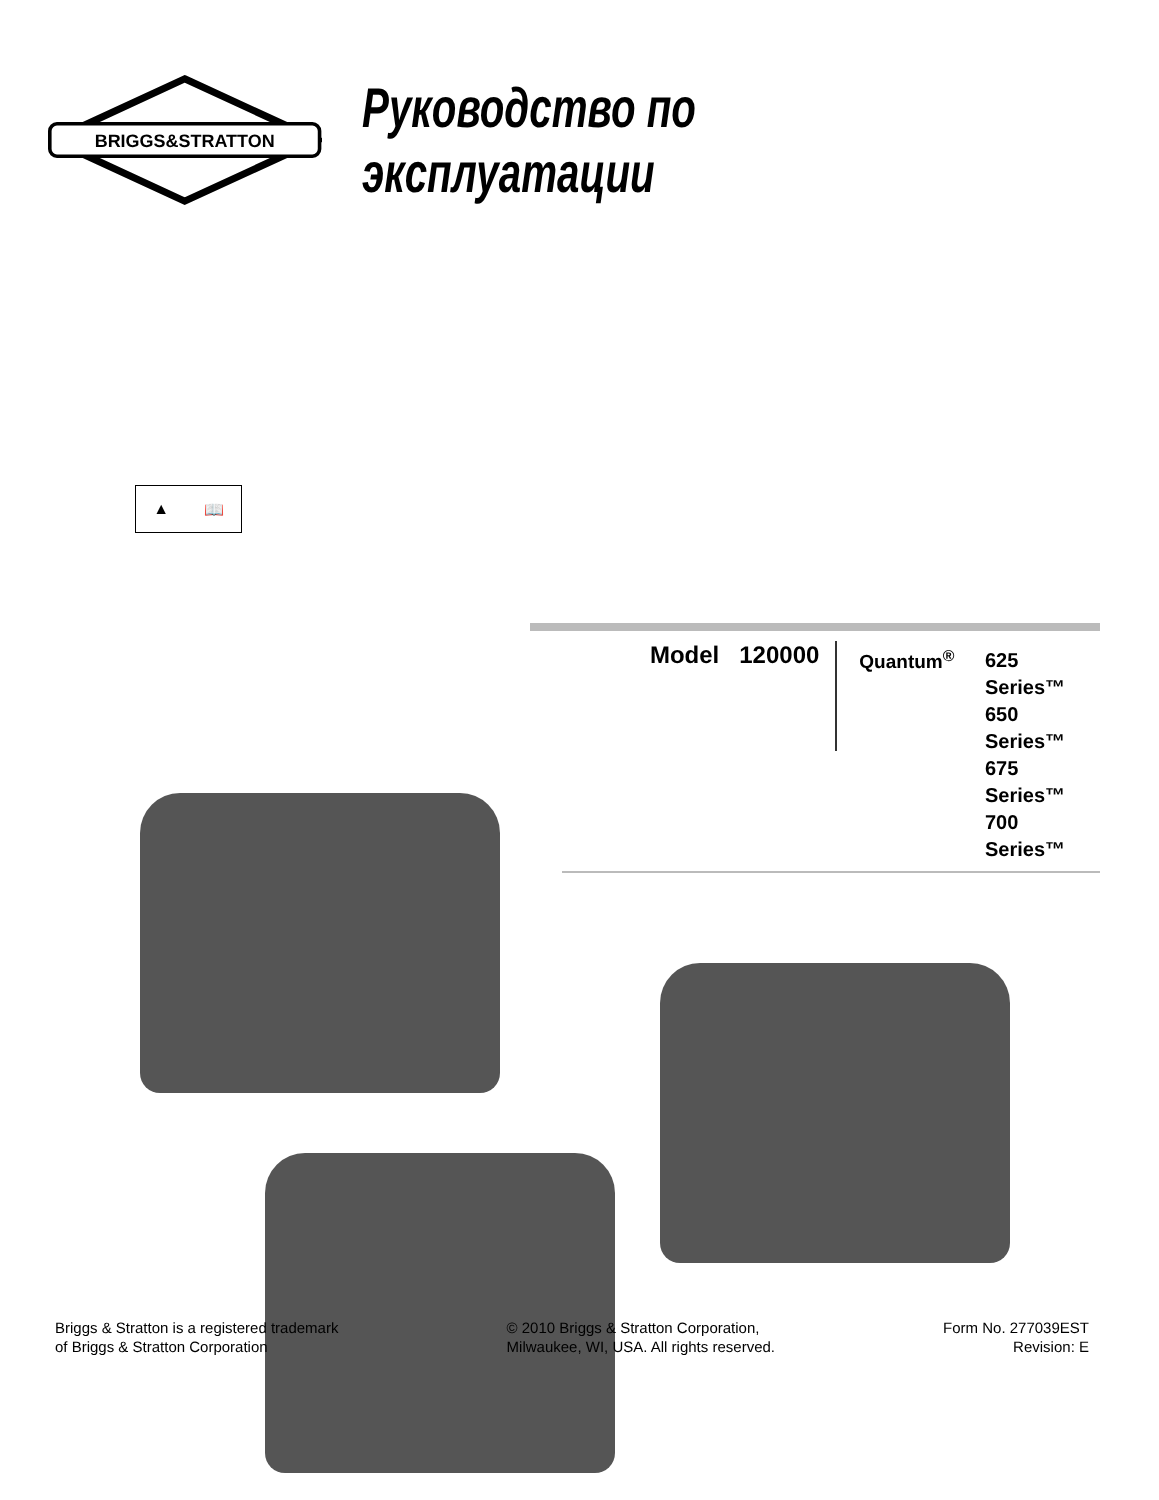BRIGGS&STRATTON
Руководство по эксплуатации
▲ 📖
Model 120000
Quantum<sup>®</sup>
625 Series™
650 Series™
675 Series™
700 Series™
Briggs & Stratton is a registered trademark
of Briggs & Stratton Corporation
© 2010 Briggs & Stratton Corporation,
Milwaukee, WI, USA. All rights reserved.
Form No. 277039EST
Revision: E